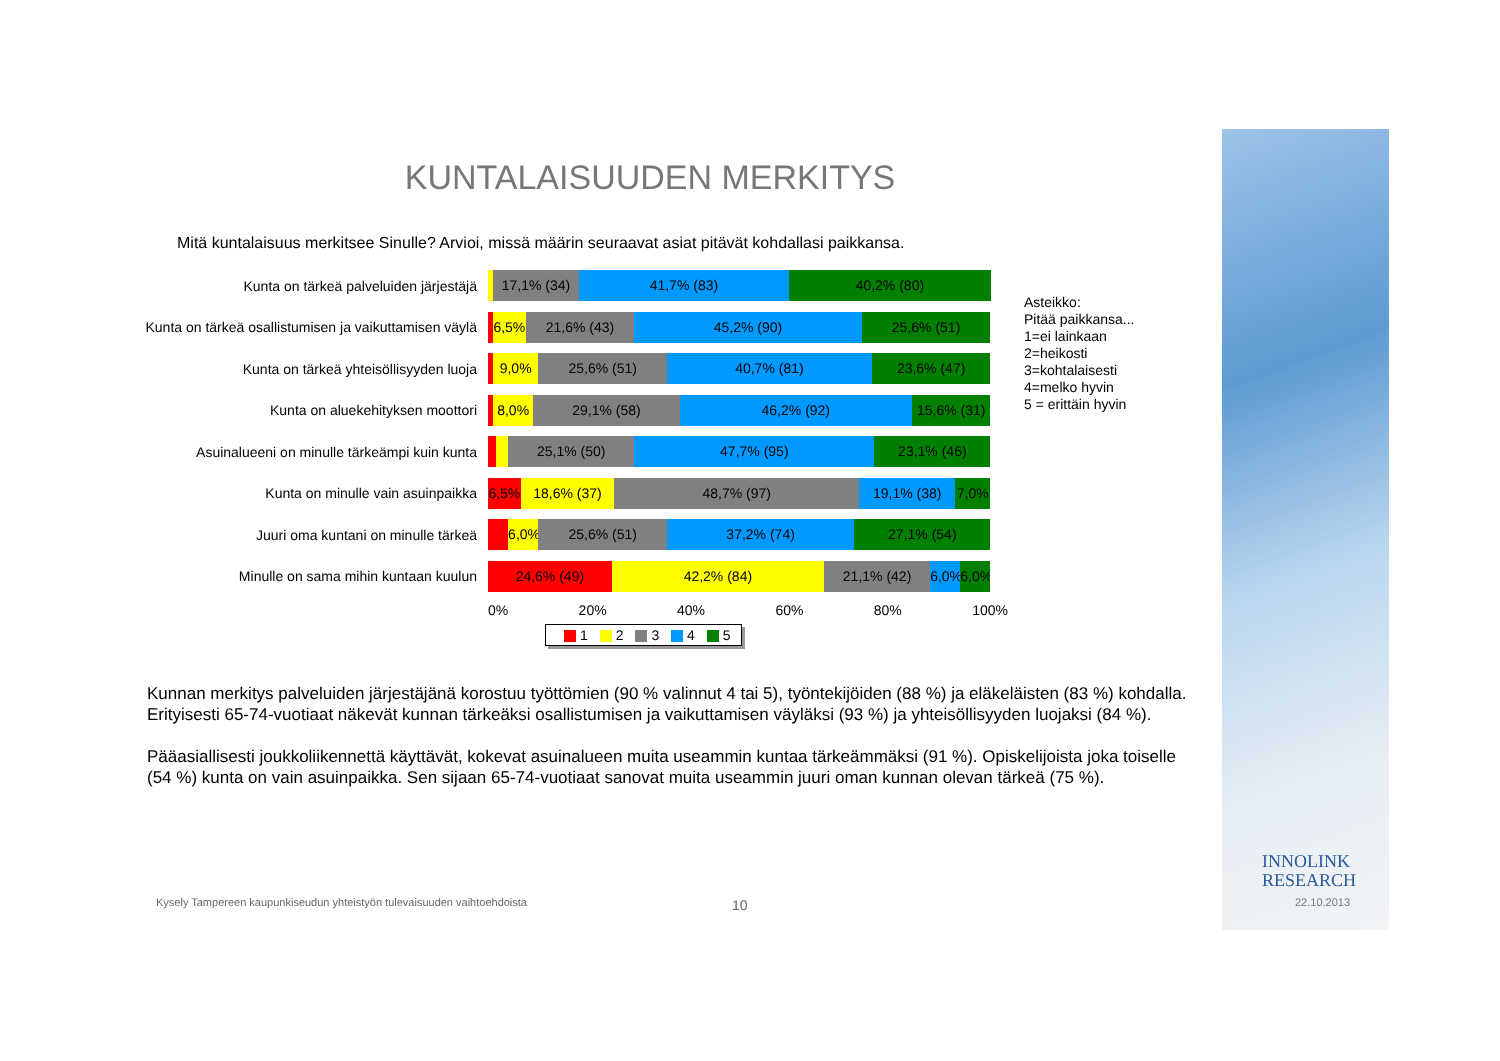INNOLINK
RESEARCH
22.10.2013
KUNTALAISUUDEN MERKITYS
Mitä kuntalaisuus merkitsee Sinulle? Arvioi, missä määrin seuraavat asiat pitävät kohdallasi paikkansa.
Kunta on tärkeä palveluiden järjestäjä
17,1% (34) 41,7% (83) 40,2% (80)
Kunta on tärkeä osallistumisen ja vaikuttamisen väylä
6,5% 21,6% (43) 45,2% (90) 25,6% (51)
Kunta on tärkeä yhteisöllisyyden luoja
9,0% 25,6% (51) 40,7% (81) 23,6% (47)
Kunta on aluekehityksen moottori
8,0% 29,1% (58) 46,2% (92) 15,6% (31)
Asuinalueeni on minulle tärkeämpi kuin kunta
25,1% (50) 47,7% (95) 23,1% (46)
Kunta on minulle vain asuinpaikka
6,5% 18,6% (37) 48,7% (97) 19,1% (38) 7,0%
Juuri oma kuntani on minulle tärkeä
6,0% 25,6% (51) 37,2% (74) 27,1% (54)
Minulle on sama mihin kuntaan kuulun
24,6% (49) 42,2% (84) 21,1% (42) 6,0% 6,0%
0% 20% 40% 60% 80% 100%
1 2 3 4 5
Asteikko:
Pitää paikkansa...
1=ei lainkaan
2=heikosti
3=kohtalaisesti
4=melko hyvin
5 = erittäin hyvin
Kunnan merkitys palveluiden järjestäjänä korostuu työttömien (90 % valinnut 4 tai 5), työntekijöiden (88 %) ja eläkeläisten (83 %) kohdalla. Erityisesti 65-74-vuotiaat näkevät kunnan tärkeäksi osallistumisen ja vaikuttamisen väyläksi (93 %) ja yhteisöllisyyden luojaksi (84 %).
Pääasiallisesti joukkoliikennettä käyttävät, kokevat asuinalueen muita useammin kuntaa tärkeämmäksi (91 %). Opiskelijoista joka toiselle (54 %) kunta on vain asuinpaikka. Sen sijaan 65-74-vuotiaat sanovat muita useammin juuri oman kunnan olevan tärkeä (75 %).
Kysely Tampereen kaupunkiseudun yhteistyön tulevaisuuden vaihtoehdoista
10